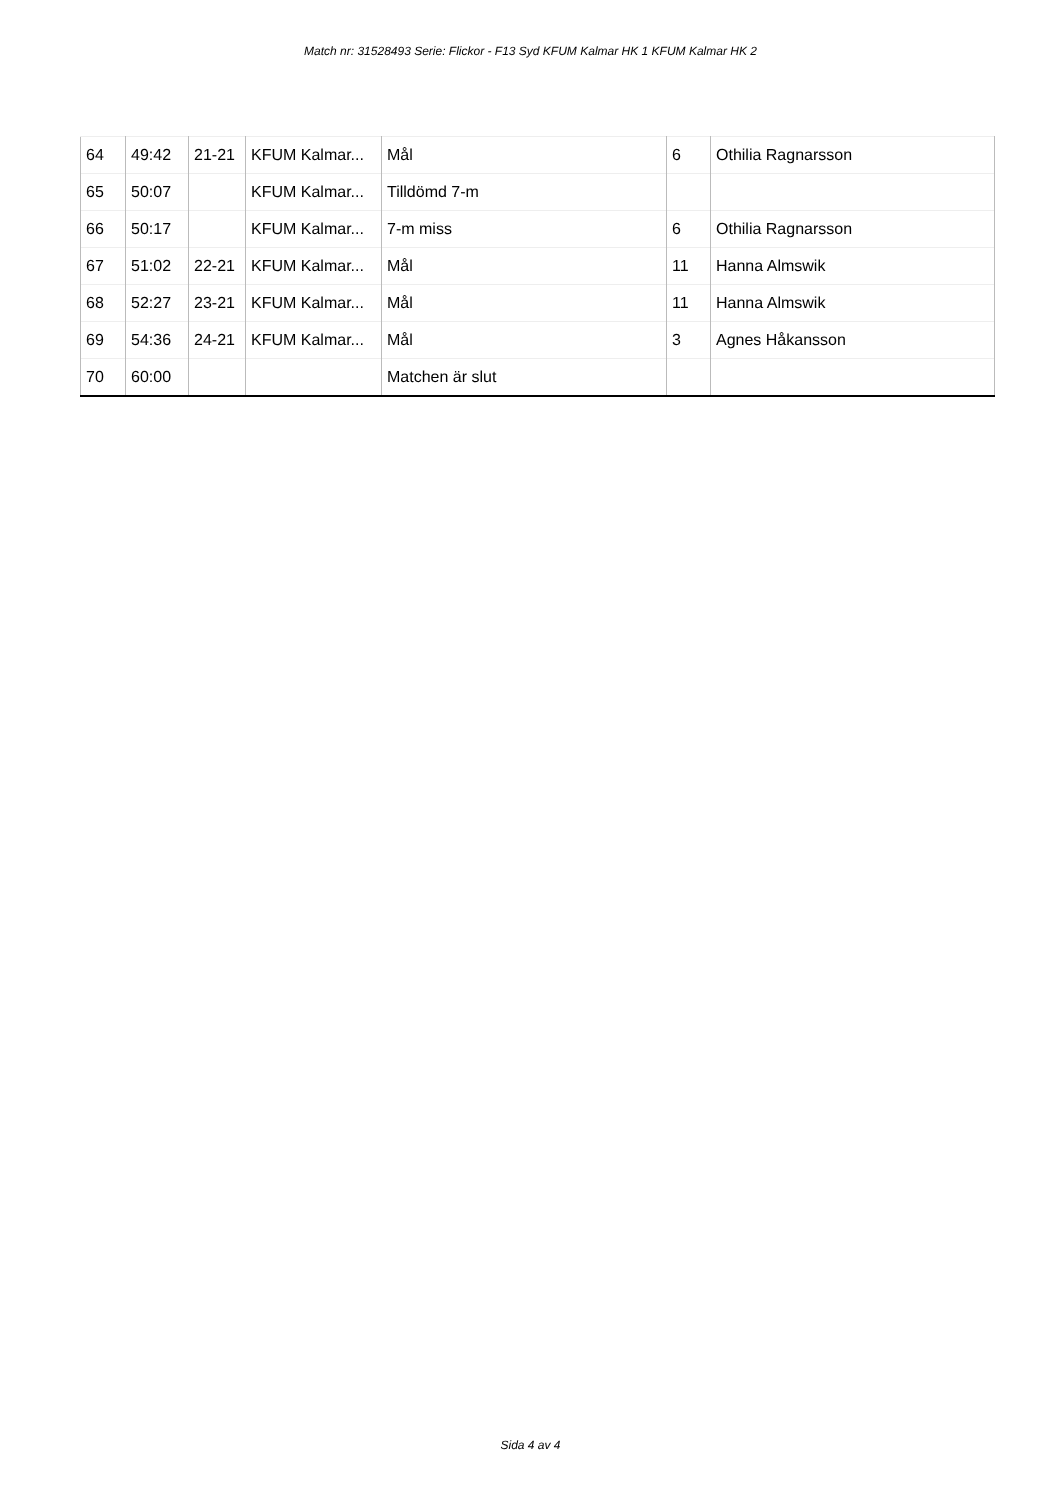Match nr: 31528493 Serie: Flickor - F13 Syd KFUM Kalmar HK 1 KFUM Kalmar HK 2
| 64 | 49:42 | 21-21 | KFUM Kalmar... | Mål | 6 | Othilia Ragnarsson |
| 65 | 50:07 | | KFUM Kalmar... | Tilldömd 7-m | | |
| 66 | 50:17 | | KFUM Kalmar... | 7-m miss | 6 | Othilia Ragnarsson |
| 67 | 51:02 | 22-21 | KFUM Kalmar... | Mål | 11 | Hanna Almswik |
| 68 | 52:27 | 23-21 | KFUM Kalmar... | Mål | 11 | Hanna Almswik |
| 69 | 54:36 | 24-21 | KFUM Kalmar... | Mål | 3 | Agnes Håkansson |
| 70 | 60:00 | | | Matchen är slut | | |
Sida 4 av 4